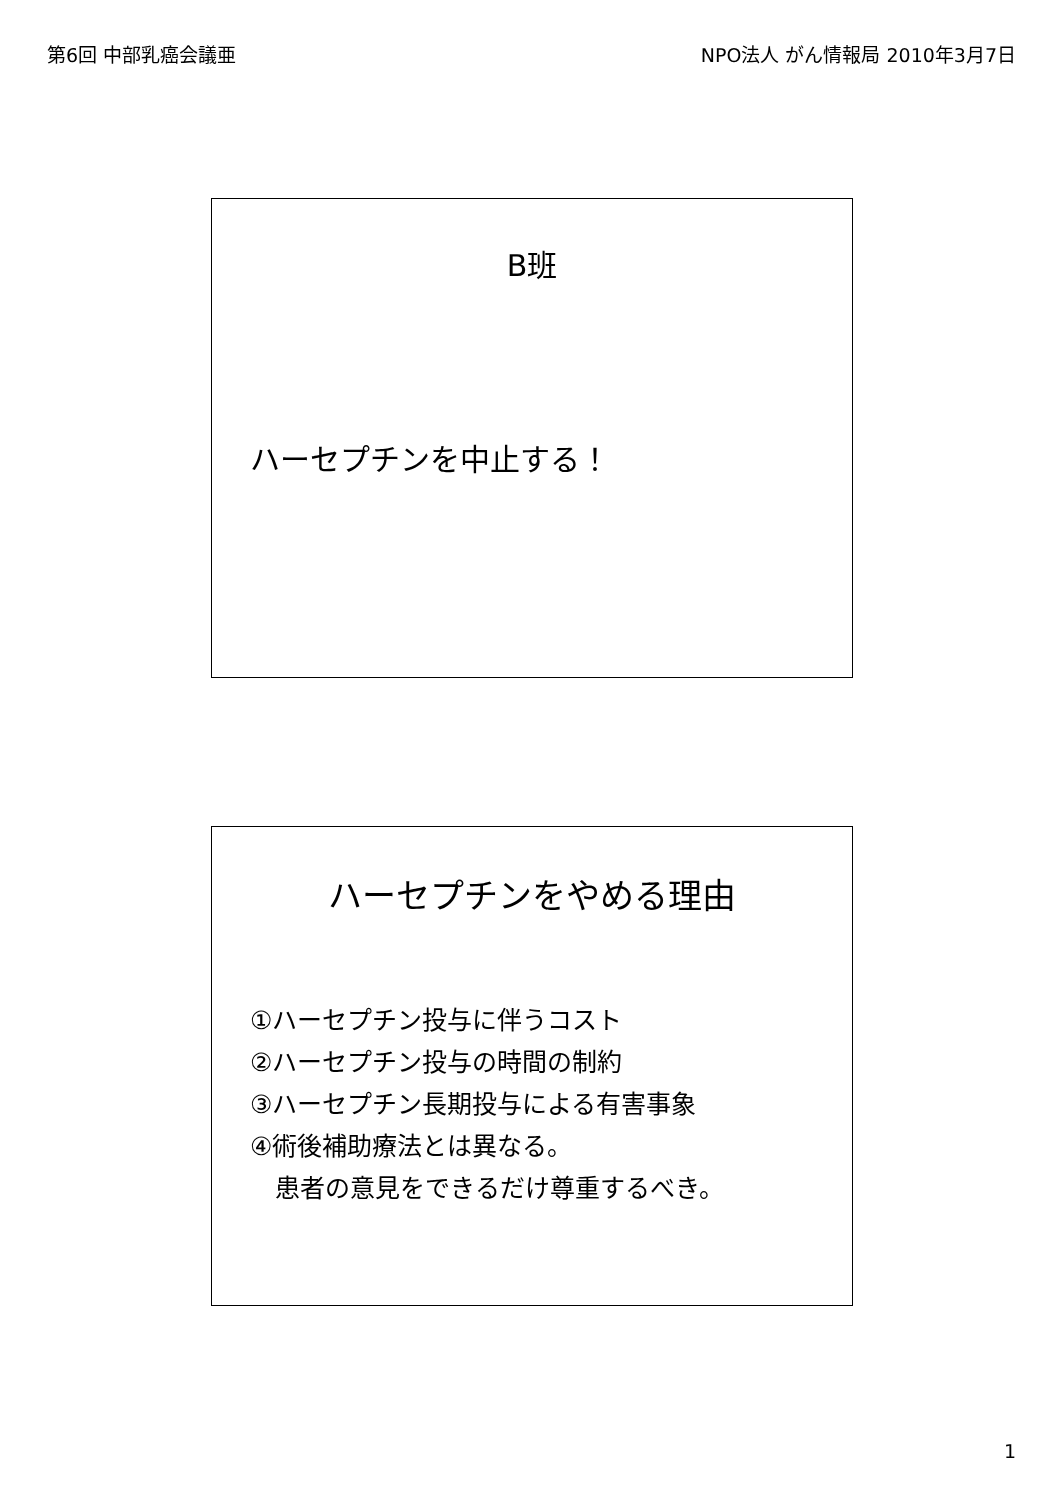第6回 中部乳癌会議亜 NPO法人 がん情報局 2010年3月7日
B班
ハーセプチンを中止する！
ハーセプチンをやめる理由
①ハーセプチン投与に伴うコスト
②ハーセプチン投与の時間の制約
③ハーセプチン長期投与による有害事象
④術後補助療法とは異なる。
　患者の意見をできるだけ尊重するべき。
1